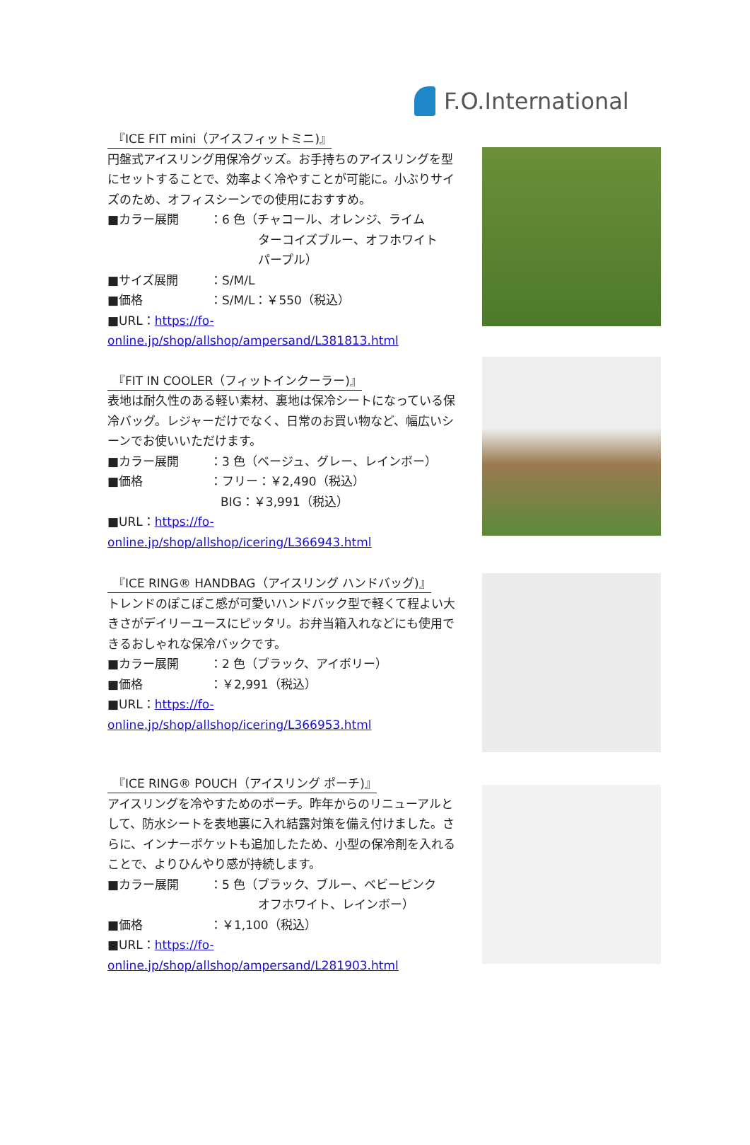F.O.International
『ICE FIT mini（アイスフィットミニ)』
円盤式アイスリング用保冷グッズ。お手持ちのアイスリングを型にセットすることで、効率よく冷やすことが可能に。小ぶりサイズのため、オフィスシーンでの使用におすすめ。
■カラー展開 ：6 色（チャコール、オレンジ、ライム
ターコイズブルー、オフホワイト
パープル）
■サイズ展開 ：S/M/L
■価格 ：S/M/L：￥550（税込）
■URL：https://fo-online.jp/shop/allshop/ampersand/L381813.html
『FIT IN COOLER（フィットインクーラー)』
表地は耐久性のある軽い素材、裏地は保冷シートになっている保冷バッグ。レジャーだけでなく、日常のお買い物など、幅広いシーンでお使いいただけます。
■カラー展開 ：3 色（ベージュ、グレー、レインボー）
■価格 ：フリー：￥2,490（税込）
BIG：￥3,991（税込）
■URL：https://fo-online.jp/shop/allshop/icering/L366943.html
『ICE RING® HANDBAG（アイスリング ハンドバッグ)』
トレンドのぽこぽこ感が可愛いハンドバック型で軽くて程よい大きさがデイリーユースにピッタリ。お弁当箱入れなどにも使用できるおしゃれな保冷バックです。
■カラー展開 ：2 色（ブラック、アイボリー）
■価格 ：￥2,991（税込）
■URL：https://fo-online.jp/shop/allshop/icering/L366953.html
『ICE RING® POUCH（アイスリング ポーチ)』
アイスリングを冷やすためのポーチ。昨年からのリニューアルとして、防水シートを表地裏に入れ結露対策を備え付けました。さらに、インナーポケットも追加したため、小型の保冷剤を入れることで、よりひんやり感が持続します。
■カラー展開 ：5 色（ブラック、ブルー、ベビーピンク
オフホワイト、レインボー）
■価格 ：￥1,100（税込）
■URL：https://fo-online.jp/shop/allshop/ampersand/L281903.html